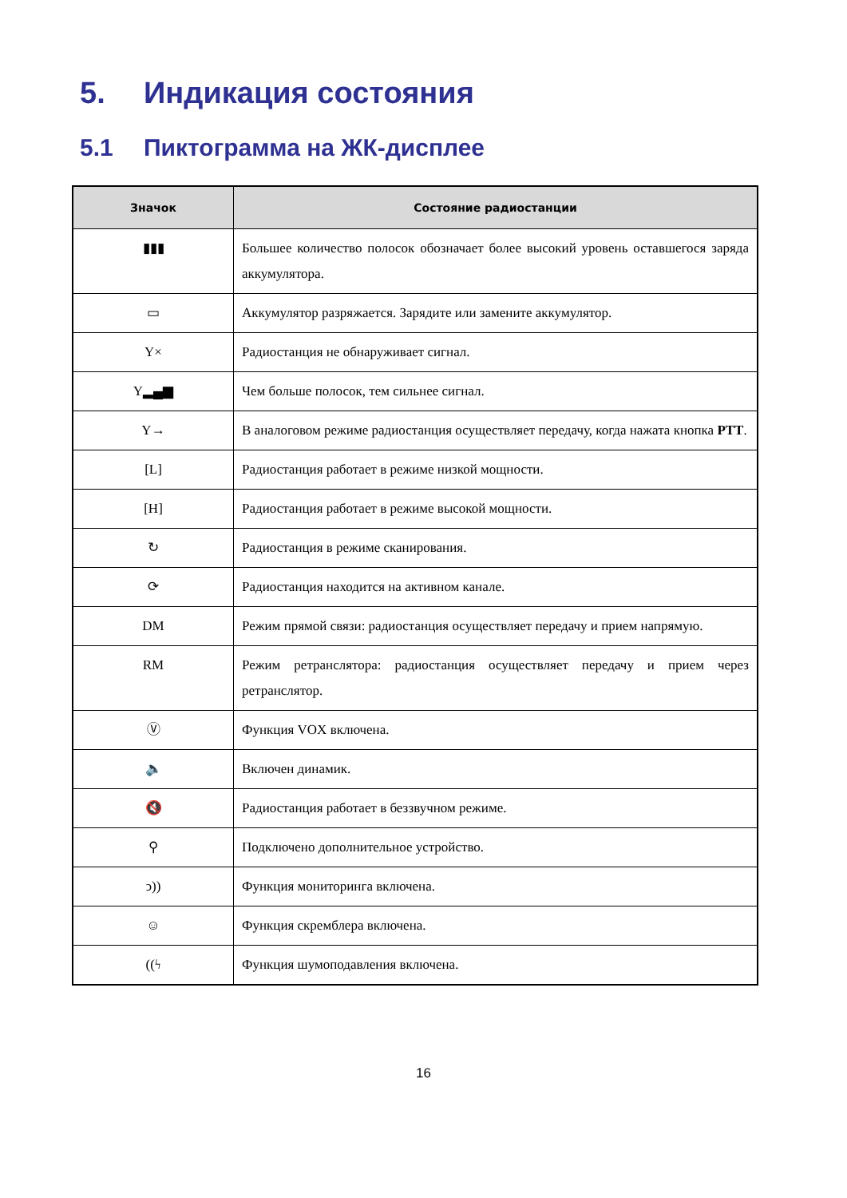5. Индикация состояния
5.1 Пиктограмма на ЖК-дисплее
| Значок | Состояние радиостанции |
| --- | --- |
| ▮▮▮ | Большее количество полосок обозначает более высокий уровень оставшегося заряда аккумулятора. |
| ▭ | Аккумулятор разряжается. Зарядите или замените аккумулятор. |
| Y× | Радиостанция не обнаруживает сигнал. |
| Y▂▄▆ | Чем больше полосок, тем сильнее сигнал. |
| Y→ | В аналоговом режиме радиостанция осуществляет передачу, когда нажата кнопка PTT . |
| [L] | Радиостанция работает в режиме низкой мощности. |
| [H] | Радиостанция работает в режиме высокой мощности. |
| ↻ | Радиостанция в режиме сканирования. |
| ⟳ | Радиостанция находится на активном канале. |
| DM | Режим прямой связи: радиостанция осуществляет передачу и прием напрямую. |
| RM | Режим ретранслятора: радиостанция осуществляет передачу и прием через ретранслятор. |
| Ⓥ | Функция VOX включена. |
| 🔈 | Включен динамик. |
| 🔇 | Радиостанция работает в беззвучном режиме. |
| ⚲ | Подключено дополнительное устройство. |
| ↄ)) | Функция мониторинга включена. |
| ☺ | Функция скремблера включена. |
| ((ϟ | Функция шумоподавления включена. |
16